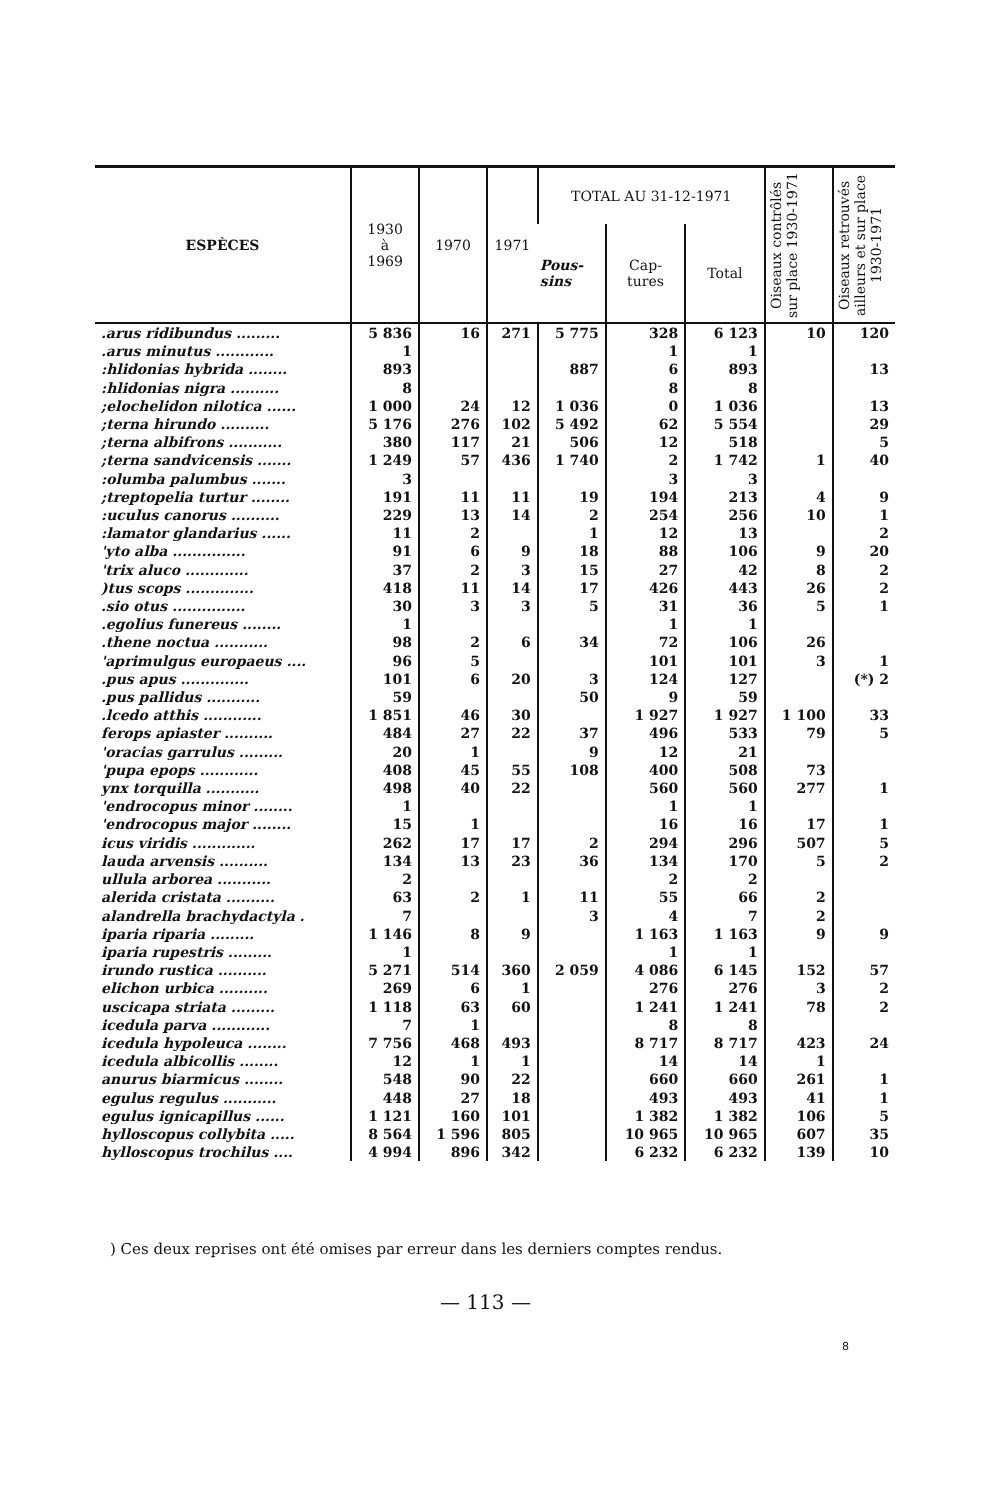| ESPÈCES | 1930 à 1969 | 1970 | 1971 | TOTAL AU 31-12-1971 | | | Oiseaux contrôlés sur place 1930-1971 | Oiseaux retrouvés ailleurs et sur place 1930-1971 |
| --- | --- | --- | --- | --- | --- | --- | --- | --- |
| | | | | Pous- sins | Cap- tures | Total | | |
| .arus ridibundus ......... | 5 836 | 16 | 271 | 5 775 | 328 | 6 123 | 10 | 120 |
| .arus minutus ............ | 1 | | | | 1 | 1 | | |
| :hlidonias hybrida ........ | 893 | | | 887 | 6 | 893 | | 13 |
| :hlidonias nigra .......... | 8 | | | | 8 | 8 | | |
| ;elochelidon nilotica ...... | 1 000 | 24 | 12 | 1 036 | 0 | 1 036 | | 13 |
| ;terna hirundo .......... | 5 176 | 276 | 102 | 5 492 | 62 | 5 554 | | 29 |
| ;terna albifrons ........... | 380 | 117 | 21 | 506 | 12 | 518 | | 5 |
| ;terna sandvicensis ....... | 1 249 | 57 | 436 | 1 740 | 2 | 1 742 | 1 | 40 |
| :olumba palumbus ....... | 3 | | | | 3 | 3 | | |
| ;treptopelia turtur ........ | 191 | 11 | 11 | 19 | 194 | 213 | 4 | 9 |
| :uculus canorus .......... | 229 | 13 | 14 | 2 | 254 | 256 | 10 | 1 |
| :lamator glandarius ...... | 11 | 2 | | 1 | 12 | 13 | | 2 |
| 'yto alba ............... | 91 | 6 | 9 | 18 | 88 | 106 | 9 | 20 |
| 'trix aluco ............. | 37 | 2 | 3 | 15 | 27 | 42 | 8 | 2 |
| )tus scops .............. | 418 | 11 | 14 | 17 | 426 | 443 | 26 | 2 |
| .sio otus ............... | 30 | 3 | 3 | 5 | 31 | 36 | 5 | 1 |
| .egolius funereus ........ | 1 | | | | 1 | 1 | | |
| .thene noctua ........... | 98 | 2 | 6 | 34 | 72 | 106 | 26 | |
| 'aprimulgus europaeus .... | 96 | 5 | | | 101 | 101 | 3 | 1 |
| .pus apus .............. | 101 | 6 | 20 | 3 | 124 | 127 | | (*) 2 |
| .pus pallidus ........... | 59 | | | 50 | 9 | 59 | | |
| .lcedo atthis ............ | 1 851 | 46 | 30 | | 1 927 | 1 927 | 1 100 | 33 |
| ferops apiaster .......... | 484 | 27 | 22 | 37 | 496 | 533 | 79 | 5 |
| 'oracias garrulus ......... | 20 | 1 | | 9 | 12 | 21 | | |
| 'pupa epops ............ | 408 | 45 | 55 | 108 | 400 | 508 | 73 | |
| ynx torquilla ........... | 498 | 40 | 22 | | 560 | 560 | 277 | 1 |
| 'endrocopus minor ........ | 1 | | | | 1 | 1 | | |
| 'endrocopus major ........ | 15 | 1 | | | 16 | 16 | 17 | 1 |
| icus viridis ............. | 262 | 17 | 17 | 2 | 294 | 296 | 507 | 5 |
| lauda arvensis .......... | 134 | 13 | 23 | 36 | 134 | 170 | 5 | 2 |
| ullula arborea ........... | 2 | | | | 2 | 2 | | |
| alerida cristata .......... | 63 | 2 | 1 | 11 | 55 | 66 | 2 | |
| alandrella brachydactyla . | 7 | | | 3 | 4 | 7 | 2 | |
| iparia riparia ......... | 1 146 | 8 | 9 | | 1 163 | 1 163 | 9 | 9 |
| iparia rupestris ......... | 1 | | | | 1 | 1 | | |
| irundo rustica .......... | 5 271 | 514 | 360 | 2 059 | 4 086 | 6 145 | 152 | 57 |
| elichon urbica .......... | 269 | 6 | 1 | | 276 | 276 | 3 | 2 |
| uscicapa striata ......... | 1 118 | 63 | 60 | | 1 241 | 1 241 | 78 | 2 |
| icedula parva ............ | 7 | 1 | | | 8 | 8 | | |
| icedula hypoleuca ........ | 7 756 | 468 | 493 | | 8 717 | 8 717 | 423 | 24 |
| icedula albicollis ........ | 12 | 1 | 1 | | 14 | 14 | 1 | |
| anurus biarmicus ........ | 548 | 90 | 22 | | 660 | 660 | 261 | 1 |
| egulus regulus ........... | 448 | 27 | 18 | | 493 | 493 | 41 | 1 |
| egulus ignicapillus ...... | 1 121 | 160 | 101 | | 1 382 | 1 382 | 106 | 5 |
| hylloscopus collybita ..... | 8 564 | 1 596 | 805 | | 10 965 | 10 965 | 607 | 35 |
| hylloscopus trochilus .... | 4 994 | 896 | 342 | | 6 232 | 6 232 | 139 | 10 |
) Ces deux reprises ont été omises par erreur dans les derniers comptes rendus.
— 113 —
8